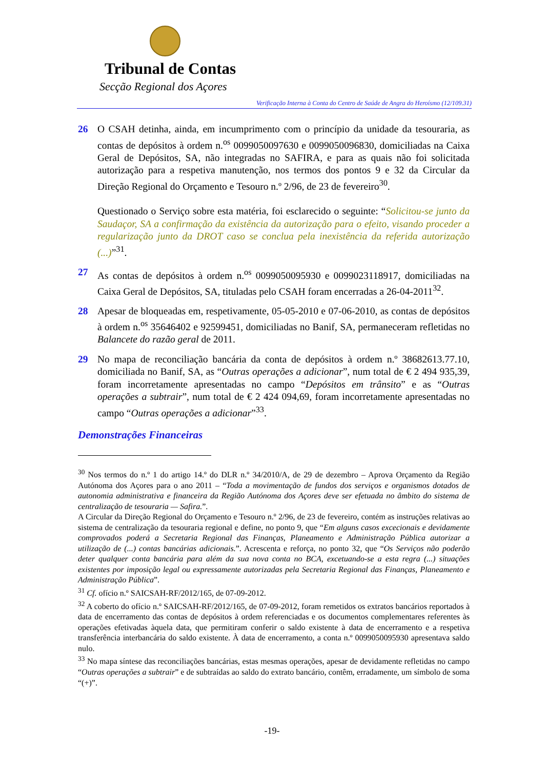Tribunal de Contas
Secção Regional dos Açores
Verificação Interna à Conta do Centro de Saúde de Angra do Heroísmo (12/109.31)
26 O CSAH detinha, ainda, em incumprimento com o princípio da unidade da tesouraria, as contas de depósitos à ordem n.<sup>os</sup> 0099050097630 e 0099050096830, domiciliadas na Caixa Geral de Depósitos, SA, não integradas no SAFIRA, e para as quais não foi solicitada autorização para a respetiva manutenção, nos termos dos pontos 9 e 32 da Circular da Direção Regional do Orçamento e Tesouro n.º 2/96, de 23 de fevereiro<sup>30</sup>.
Questionado o Serviço sobre esta matéria, foi esclarecido o seguinte: “Solicitou-se junto da Saudaçor, SA a confirmação da existência da autorização para o efeito, visando proceder a regularização junto da DROT caso se conclua pela inexistência da referida autorização (...)”<sup>31</sup>.
27 As contas de depósitos à ordem n.<sup>os</sup> 0099050095930 e 0099023118917, domiciliadas na Caixa Geral de Depósitos, SA, tituladas pelo CSAH foram encerradas a 26-04-2011<sup>32</sup>.
28 Apesar de bloqueadas em, respetivamente, 05-05-2010 e 07-06-2010, as contas de depósitos à ordem n.<sup>os</sup> 35646402 e 92599451, domiciliadas no Banif, SA, permaneceram refletidas no Balancete do razão geral de 2011.
29 No mapa de reconciliação bancária da conta de depósitos à ordem n.º 38682613.77.10, domiciliada no Banif, SA, as “Outras operações a adicionar”, num total de € 2 494 935,39, foram incorretamente apresentadas no campo “Depósitos em trânsito” e as “Outras operações a subtrair”, num total de € 2 424 094,69, foram incorretamente apresentadas no campo “Outras operações a adicionar”<sup>33</sup>.
Demonstrações Financeiras
<sup>30</sup> Nos termos do n.º 1 do artigo 14.º do DLR n.º 34/2010/A, de 29 de dezembro – Aprova Orçamento da Região Autónoma dos Açores para o ano 2011 – “Toda a movimentação de fundos dos serviços e organismos dotados de autonomia administrativa e financeira da Região Autónoma dos Açores deve ser efetuada no âmbito do sistema de centralização de tesouraria — Safira.”.
A Circular da Direção Regional do Orçamento e Tesouro n.º 2/96, de 23 de fevereiro, contém as instruções relativas ao sistema de centralização da tesouraria regional e define, no ponto 9, que “Em alguns casos excecionais e devidamente comprovados poderá a Secretaria Regional das Finanças, Planeamento e Administração Pública autorizar a utilização de (...) contas bancárias adicionais.”. Acrescenta e reforça, no ponto 32, que “Os Serviços não poderão deter qualquer conta bancária para além da sua nova conta no BCA, excetuando-se a esta regra (...) situações existentes por imposição legal ou expressamente autorizadas pela Secretaria Regional das Finanças, Planeamento e Administração Pública”.
<sup>31</sup> Cf. ofício n.º SAICSAH-RF/2012/165, de 07-09-2012.
<sup>32</sup> A coberto do ofício n.º SAICSAH-RF/2012/165, de 07-09-2012, foram remetidos os extratos bancários reportados à data de encerramento das contas de depósitos à ordem referenciadas e os documentos complementares referentes às operações efetivadas àquela data, que permitiram conferir o saldo existente à data de encerramento e a respetiva transferência interbancária do saldo existente. À data de encerramento, a conta n.º 0099050095930 apresentava saldo nulo.
<sup>33</sup> No mapa síntese das reconciliações bancárias, estas mesmas operações, apesar de devidamente refletidas no campo “Outras operações a subtrair” e de subtraídas ao saldo do extrato bancário, contêm, erradamente, um símbolo de soma “(+)”.
-19-